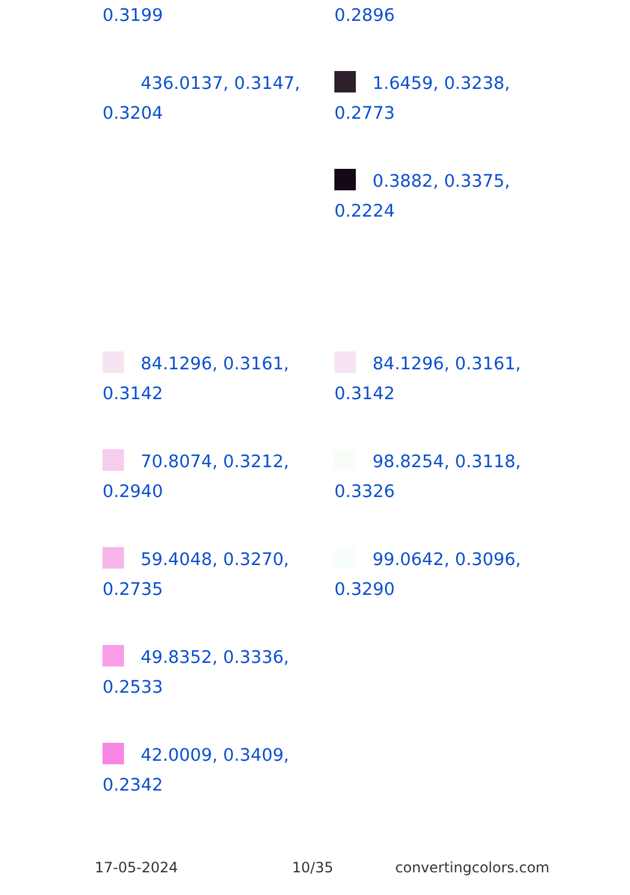0.3199 0.2896
436.0137, 0.3147, 0.3204
1.6459, 0.3238, 0.2773
0.3882, 0.3375, 0.2224
84.1296, 0.3161, 0.3142
84.1296, 0.3161, 0.3142
70.8074, 0.3212, 0.2940
98.8254, 0.3118, 0.3326
59.4048, 0.3270, 0.2735
99.0642, 0.3096, 0.3290
49.8352, 0.3336, 0.2533
42.0009, 0.3409, 0.2342
17-05-2024 10/35 convertingcolors.com